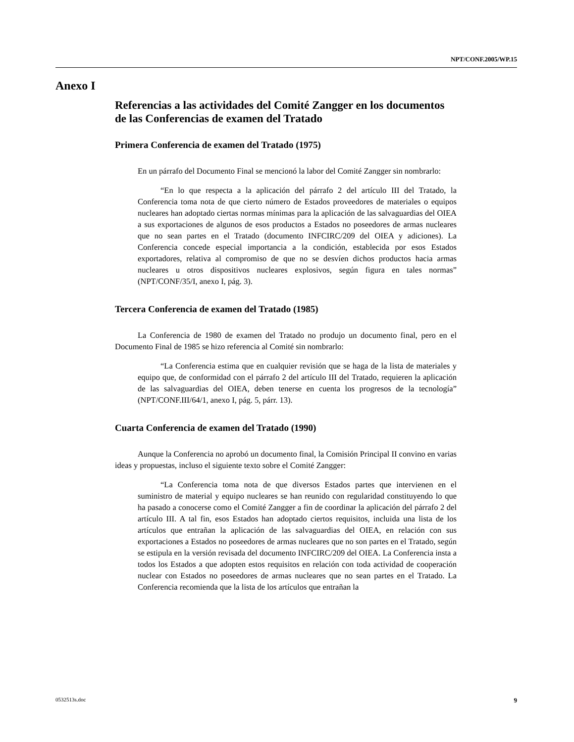NPT/CONF.2005/WP.15
Anexo I
Referencias a las actividades del Comité Zangger en los documentos de las Conferencias de examen del Tratado
Primera Conferencia de examen del Tratado (1975)
En un párrafo del Documento Final se mencionó la labor del Comité Zangger sin nombrarlo:
“En lo que respecta a la aplicación del párrafo 2 del artículo III del Tratado, la Conferencia toma nota de que cierto número de Estados proveedores de materiales o equipos nucleares han adoptado ciertas normas mínimas para la aplicación de las salvaguardias del OIEA a sus exportaciones de algunos de esos productos a Estados no poseedores de armas nucleares que no sean partes en el Tratado (documento INFCIRC/209 del OIEA y adiciones). La Conferencia concede especial importancia a la condición, establecida por esos Estados exportadores, relativa al compromiso de que no se desvíen dichos productos hacia armas nucleares u otros dispositivos nucleares explosivos, según figura en tales normas” (NPT/CONF/35/I, anexo I, pág. 3).
Tercera Conferencia de examen del Tratado (1985)
La Conferencia de 1980 de examen del Tratado no produjo un documento final, pero en el Documento Final de 1985 se hizo referencia al Comité sin nombrarlo:
“La Conferencia estima que en cualquier revisión que se haga de la lista de materiales y equipo que, de conformidad con el párrafo 2 del artículo III del Tratado, requieren la aplicación de las salvaguardias del OIEA, deben tenerse en cuenta los progresos de la tecnología” (NPT/CONF.III/64/1, anexo I, pág. 5, párr. 13).
Cuarta Conferencia de examen del Tratado (1990)
Aunque la Conferencia no aprobó un documento final, la Comisión Principal II convino en varias ideas y propuestas, incluso el siguiente texto sobre el Comité Zangger:
“La Conferencia toma nota de que diversos Estados partes que intervienen en el suministro de material y equipo nucleares se han reunido con regularidad constituyendo lo que ha pasado a conocerse como el Comité Zangger a fin de coordinar la aplicación del párrafo 2 del artículo III. A tal fin, esos Estados han adoptado ciertos requisitos, incluida una lista de los artículos que entrañan la aplicación de las salvaguardias del OIEA, en relación con sus exportaciones a Estados no poseedores de armas nucleares que no son partes en el Tratado, según se estipula en la versión revisada del documento INFCIRC/209 del OIEA. La Conferencia insta a todos los Estados a que adopten estos requisitos en relación con toda actividad de cooperación nuclear con Estados no poseedores de armas nucleares que no sean partes en el Tratado. La Conferencia recomienda que la lista de los artículos que entrañan la
0532513s.doc 9